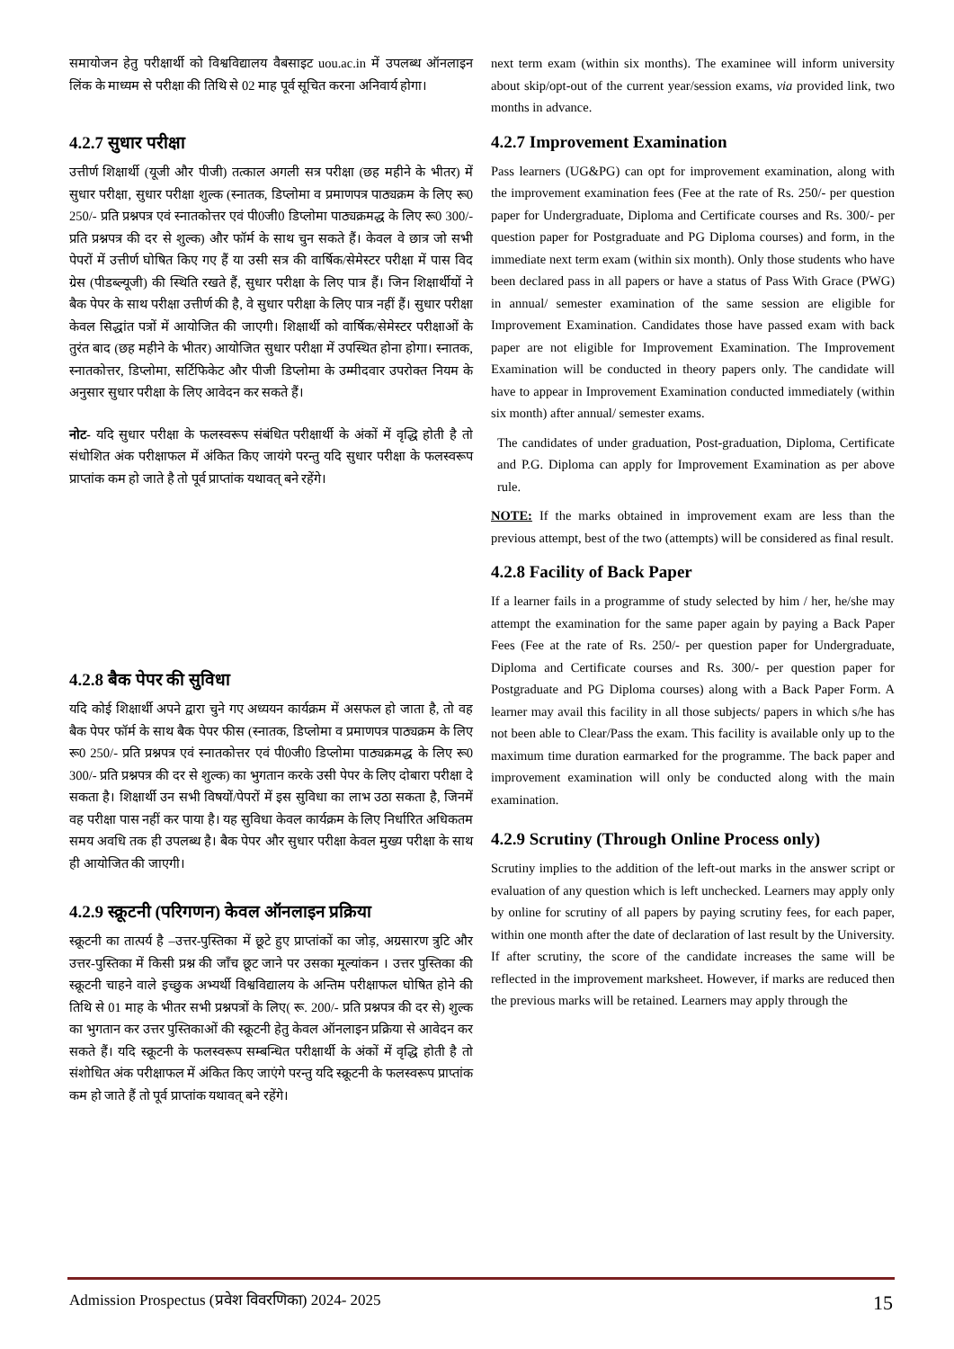समायोजन हेतु परीक्षार्थी को विश्वविद्यालय वैबसाइट uou.ac.in में उपलब्ध ऑनलाइन लिंक के माध्यम से परीक्षा की तिथि से 02 माह पूर्व सूचित करना अनिवार्य होगा।
4.2.7 सुधार परीक्षा
उत्तीर्ण शिक्षार्थी (यूजी और पीजी) तत्काल अगली सत्र परीक्षा (छह महीने के भीतर) में सुधार परीक्षा, सुधार परीक्षा शुल्क (स्नातक, डिप्लोमा व प्रमाणपत्र पाठ्यक्रम के लिए रू0 250/- प्रति प्रश्नपत्र एवं स्नातकोत्तर एवं पी0जी0 डिप्लोमा पाठ्यक्रमद्ध के लिए रू0 300/- प्रति प्रश्नपत्र की दर से शुल्क) और फॉर्म के साथ चुन सकते हैं। केवल वे छात्र जो सभी पेपरों में उत्तीर्ण घोषित किए गए हैं या उसी सत्र की वार्षिक/सेमेस्टर परीक्षा में पास विद ग्रेस (पीडब्ल्यूजी) की स्थिति रखते हैं, सुधार परीक्षा के लिए पात्र हैं। जिन शिक्षार्थीयों ने बैक पेपर के साथ परीक्षा उत्तीर्ण की है, वे सुधार परीक्षा के लिए पात्र नहीं हैं। सुधार परीक्षा केवल सिद्धांत पत्रों में आयोजित की जाएगी। शिक्षार्थी को वार्षिक/सेमेस्टर परीक्षाओं के तुरंत बाद (छह महीने के भीतर) आयोजित सुधार परीक्षा में उपस्थित होना होगा। स्नातक, स्नातकोत्तर, डिप्लोमा, सर्टिफिकेट और पीजी डिप्लोमा के उम्मीदवार उपरोक्त नियम के अनुसार सुधार परीक्षा के लिए आवेदन कर सकते हैं।
नोट- यदि सुधार परीक्षा के फलस्वरूप संबंधित परीक्षार्थी के अंकों में वृद्धि होती है तो संधोशित अंक परीक्षाफल में अंकित किए जायंगे परन्तु यदि सुधार परीक्षा के फलस्वरूप प्राप्तांक कम हो जाते है तो पूर्व प्राप्तांक यथावत् बने रहेंगे।
4.2.8 बैक पेपर की सुविधा
यदि कोई शिक्षार्थी अपने द्वारा चुने गए अध्ययन कार्यक्रम में असफल हो जाता है, तो वह बैक पेपर फॉर्म के साथ बैक पेपर फीस (स्नातक, डिप्लोमा व प्रमाणपत्र पाठ्यक्रम के लिए रू0 250/- प्रति प्रश्नपत्र एवं स्नातकोत्तर एवं पी0जी0 डिप्लोमा पाठ्यक्रमद्ध के लिए रू0 300/- प्रति प्रश्नपत्र की दर से शुल्क) का भुगतान करके उसी पेपर के लिए दोबारा परीक्षा दे सकता है। शिक्षार्थी उन सभी विषयों/पेपरों में इस सुविधा का लाभ उठा सकता है, जिनमें वह परीक्षा पास नहीं कर पाया है। यह सुविधा केवल कार्यक्रम के लिए निर्धारित अधिकतम समय अवधि तक ही उपलब्ध है। बैक पेपर और सुधार परीक्षा केवल मुख्य परीक्षा के साथ ही आयोजित की जाएगी।
4.2.9 स्क्रूटनी (परिगणन) केवल ऑनलाइन प्रक्रिया
स्क्रूटनी का तात्पर्य है –उत्तर-पुस्तिका में छूटे हुए प्राप्तांकों का जोड़, अग्रसारण त्रुटि और उत्तर-पुस्तिका में किसी प्रश्न की जाँच छूट जाने पर उसका मूल्यांकन । उत्तर पुस्तिका की स्क्रूटनी चाहने वाले इच्छुक अभ्यर्थी विश्वविद्यालय के अन्तिम परीक्षाफल घोषित होने की तिथि से 01 माह के भीतर सभी प्रश्नपत्रों के लिए( रू. 200/- प्रति प्रश्नपत्र की दर से) शुल्क का भुगतान कर उत्तर पुस्तिकाओं की स्क्रूटनी हेतु केवल ऑनलाइन प्रक्रिया से आवेदन कर सकते हैं। यदि स्क्रूटनी के फलस्वरूप सम्बन्धित परीक्षार्थी के अंकों में वृद्धि होती है तो संशोधित अंक परीक्षाफल में अंकित किए जाएंगे परन्तु यदि स्क्रूटनी के फलस्वरूप प्राप्तांक कम हो जाते हैं तो पूर्व प्राप्तांक यथावत् बने रहेंगे।
next term exam (within six months). The examinee will inform university about skip/opt-out of the current year/session exams, via provided link, two months in advance.
4.2.7 Improvement Examination
Pass learners (UG&PG) can opt for improvement examination, along with the improvement examination fees (Fee at the rate of Rs. 250/- per question paper for Undergraduate, Diploma and Certificate courses and Rs. 300/- per question paper for Postgraduate and PG Diploma courses) and form, in the immediate next term exam (within six month). Only those students who have been declared pass in all papers or have a status of Pass With Grace (PWG) in annual/ semester examination of the same session are eligible for Improvement Examination. Candidates those have passed exam with back paper are not eligible for Improvement Examination. The Improvement Examination will be conducted in theory papers only. The candidate will have to appear in Improvement Examination conducted immediately (within six month) after annual/ semester exams.
The candidates of under graduation, Post-graduation, Diploma, Certificate and P.G. Diploma can apply for Improvement Examination as per above rule.
NOTE: If the marks obtained in improvement exam are less than the previous attempt, best of the two (attempts) will be considered as final result.
4.2.8 Facility of Back Paper
If a learner fails in a programme of study selected by him / her, he/she may attempt the examination for the same paper again by paying a Back Paper Fees (Fee at the rate of Rs. 250/- per question paper for Undergraduate, Diploma and Certificate courses and Rs. 300/- per question paper for Postgraduate and PG Diploma courses) along with a Back Paper Form. A learner may avail this facility in all those subjects/ papers in which s/he has not been able to Clear/Pass the exam. This facility is available only up to the maximum time duration earmarked for the programme. The back paper and improvement examination will only be conducted along with the main examination.
4.2.9 Scrutiny (Through Online Process only)
Scrutiny implies to the addition of the left-out marks in the answer script or evaluation of any question which is left unchecked. Learners may apply only by online for scrutiny of all papers by paying scrutiny fees, for each paper, within one month after the date of declaration of last result by the University. If after scrutiny, the score of the candidate increases the same will be reflected in the improvement marksheet. However, if marks are reduced then the previous marks will be retained. Learners may apply through the
Admission Prospectus (प्रवेश विवरणिका) 2024- 2025 15